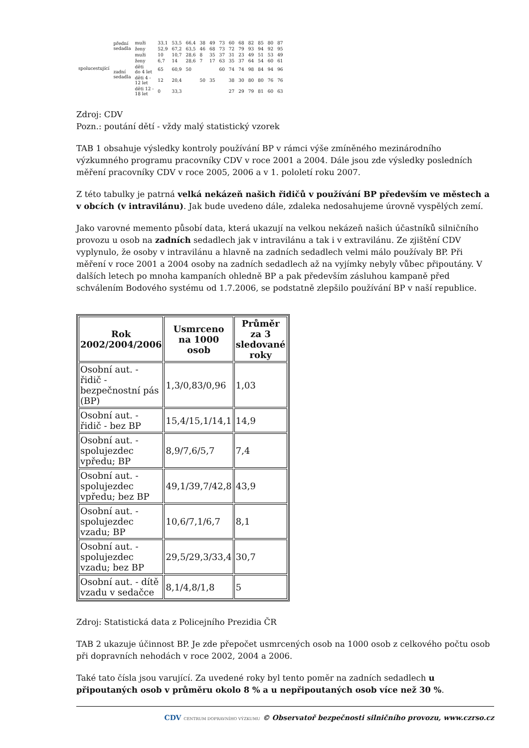| spolucestující | přední sedadla | muži | 33,1 | 53,5 | 66,4 | 38 | 49 | 73 | 60 | 68 | 82 | 85 | 80 | 87 |
| | | ženy | 52,9 | 67,2 | 63,5 | 46 | 68 | 73 | 72 | 79 | 93 | 94 | 92 | 95 |
| | zadní sedadla | muži | 10 | 10,7 | 28,6 | 8 | 35 | 37 | 31 | 23 | 49 | 51 | 53 | 49 |
| | | ženy | 6,7 | 14 | 28,6 | 7 | 17 | 63 | 35 | 37 | 64 | 54 | 60 | 61 |
| | | děti do 4 let | 65 | 60,9 | 50 | | | 60 | 74 | 74 | 98 | 84 | 94 | 96 |
| | | děti 4 - 12 let | 12 | 20,4 | | 50 | 35 | | 38 | 30 | 80 | 80 | 76 | 76 |
| | | děti 12 - 18 let | 0 | 33,3 | | | | | 27 | 29 | 79 | 81 | 60 | 63 |
Zdroj: CDV
Pozn.: poutání dětí - vždy malý statistický vzorek
TAB 1 obsahuje výsledky kontroly používání BP v rámci výše zmíněného mezinárodního výzkumného programu pracovníky CDV v roce 2001 a 2004. Dále jsou zde výsledky posledních měření pracovníky CDV v roce 2005, 2006 a v 1. pololetí roku 2007.
Z této tabulky je patrná velká nekázeň našich řidičů v používání BP především ve městech a v obcích (v intravilánu). Jak bude uvedeno dále, zdaleka nedosahujeme úrovně vyspělých zemí.
Jako varovné memento působí data, která ukazují na velkou nekázeň našich účastníků silničního provozu u osob na zadních sedadlech jak v intravilánu a tak i v extravilánu. Ze zjištění CDV vyplynulo, že osoby v intravilánu a hlavně na zadních sedadlech velmi málo používaly BP. Při měření v roce 2001 a 2004 osoby na zadních sedadlech až na vyjímky nebyly vůbec připoutány. V dalších letech po mnoha kampaních ohledně BP a pak především zásluhou kampaně před schválením Bodového systému od 1.7.2006, se podstatně zlepšilo používání BP v naší republice.
| Rok 2002/2004/2006 | Usmrceno na 1000 osob | Průměr za 3 sledované roky |
| --- | --- | --- |
| Osobní aut. - řidič - bezpečnostní pás (BP) | 1,3/0,83/0,96 | 1,03 |
| Osobní aut. - řidič - bez BP | 15,4/15,1/14,1 | 14,9 |
| Osobní aut. - spolujezdec vpředu; BP | 8,9/7,6/5,7 | 7,4 |
| Osobní aut. - spolujezdec vpředu; bez BP | 49,1/39,7/42,8 | 43,9 |
| Osobní aut. - spolujezdec vzadu; BP | 10,6/7,1/6,7 | 8,1 |
| Osobní aut. - spolujezdec vzadu; bez BP | 29,5/29,3/33,4 | 30,7 |
| Osobní aut. - dítě vzadu v sedačce | 8,1/4,8/1,8 | 5 |
Zdroj: Statistická data z Policejního Prezidia ČR
TAB 2 ukazuje účinnost BP. Je zde přepočet usmrcených osob na 1000 osob z celkového počtu osob při dopravních nehodách v roce 2002, 2004 a 2006.
Také tato čísla jsou varující. Za uvedené roky byl tento poměr na zadních sedadlech u připoutaných osob v průměru okolo 8 % a u nepřipoutaných osob více než 30 %.
CDV CENTRUM DOPRAVNÍHO VÝZKUMU © Observatoř bezpečnosti silničního provozu, www.czrso.cz